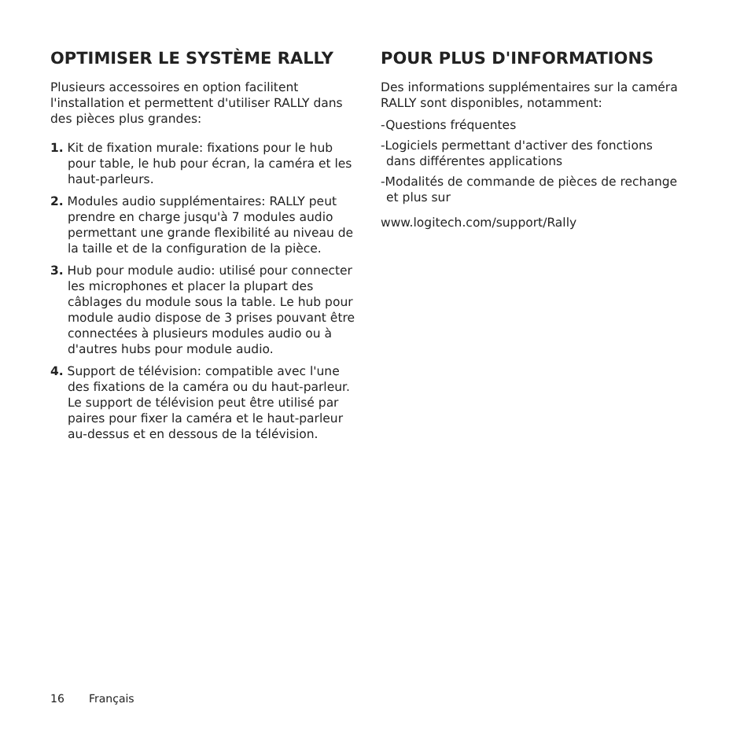OPTIMISER LE SYSTÈME RALLY
Plusieurs accessoires en option facilitent l'installation et permettent d'utiliser RALLY dans des pièces plus grandes:
1. Kit de fixation murale: fixations pour le hub pour table, le hub pour écran, la caméra et les haut-parleurs.
2. Modules audio supplémentaires: RALLY peut prendre en charge jusqu'à 7 modules audio permettant une grande flexibilité au niveau de la taille et de la configuration de la pièce.
3. Hub pour module audio: utilisé pour connecter les microphones et placer la plupart des câblages du module sous la table. Le hub pour module audio dispose de 3 prises pouvant être connectées à plusieurs modules audio ou à d'autres hubs pour module audio.
4. Support de télévision: compatible avec l'une des fixations de la caméra ou du haut-parleur. Le support de télévision peut être utilisé par paires pour fixer la caméra et le haut-parleur au-dessus et en dessous de la télévision.
POUR PLUS D'INFORMATIONS
Des informations supplémentaires sur la caméra RALLY sont disponibles, notamment:
-Questions fréquentes
-Logiciels permettant d'activer des fonctions dans différentes applications
-Modalités de commande de pièces de rechange et plus sur
www.logitech.com/support/Rally
16 Français